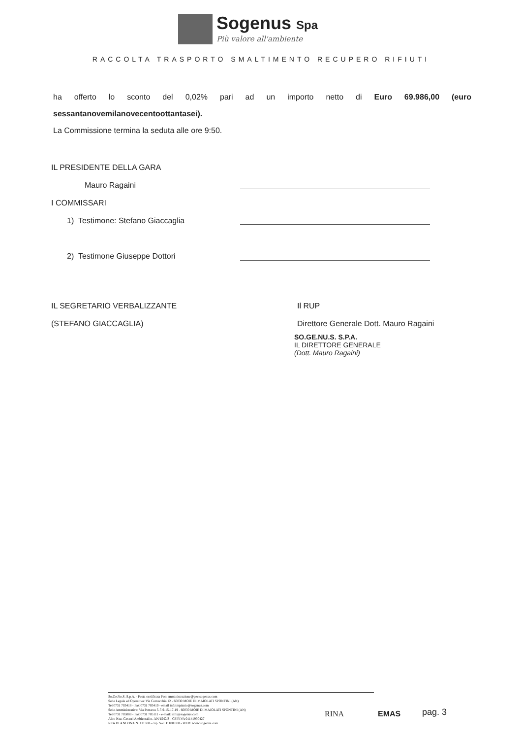Sogenus Spa
Più valore all'ambiente
RACCOLTA TRASPORTO SMALTIMENTO RECUPERO RIFIUTI
ha offerto lo sconto del 0,02% pari ad un importo netto di Euro 69.986,00 (euro
sessantanovemilanovecentoottantasei).
La Commissione termina la seduta alle ore 9:50.
IL PRESIDENTE DELLA GARA
Mauro Ragaini
I COMMISSARI
1) Testimone: Stefano Giaccaglia
2) Testimone Giuseppe Dottori
IL SEGRETARIO VERBALIZZANTE
(STEFANO GIACCAGLIA)
Il RUP
Direttore Generale Dott. Mauro Ragaini
SO.GE.NU.S. S.P.A.
IL DIRETTORE GENERALE
(Dott. Mauro Ragaini)
So.Ge.No.S. S.p.A. - Posta certificata Pec: amministrazione@pec.sogenus.com
Sede Legale ed Operativa: Via Comacchia 12 - 60030 MOIE DI MAIOLATI SPONTINI (AN)
Tel 0731 703418 - Fax 0731 703419 - email infoimpianto@sogenus.com
Sede Amministrativa: Via Petrarca 5-7-9-15-17-19 - 60030 MOIE DI MAIOLATI SPONTINI (AN)
Tel 0731 705088 - Fax 0731 705111 - e-mail: info@sogenus.com
Albo Naz. Gestori Ambientali n. AN/15/O/S - CF/PIVA 01141930427
REA DI ANCONA N. 111300 - cap. Soc. € 100.000 - WEB: www.sogenus.com
RINA EMAS pag. 3